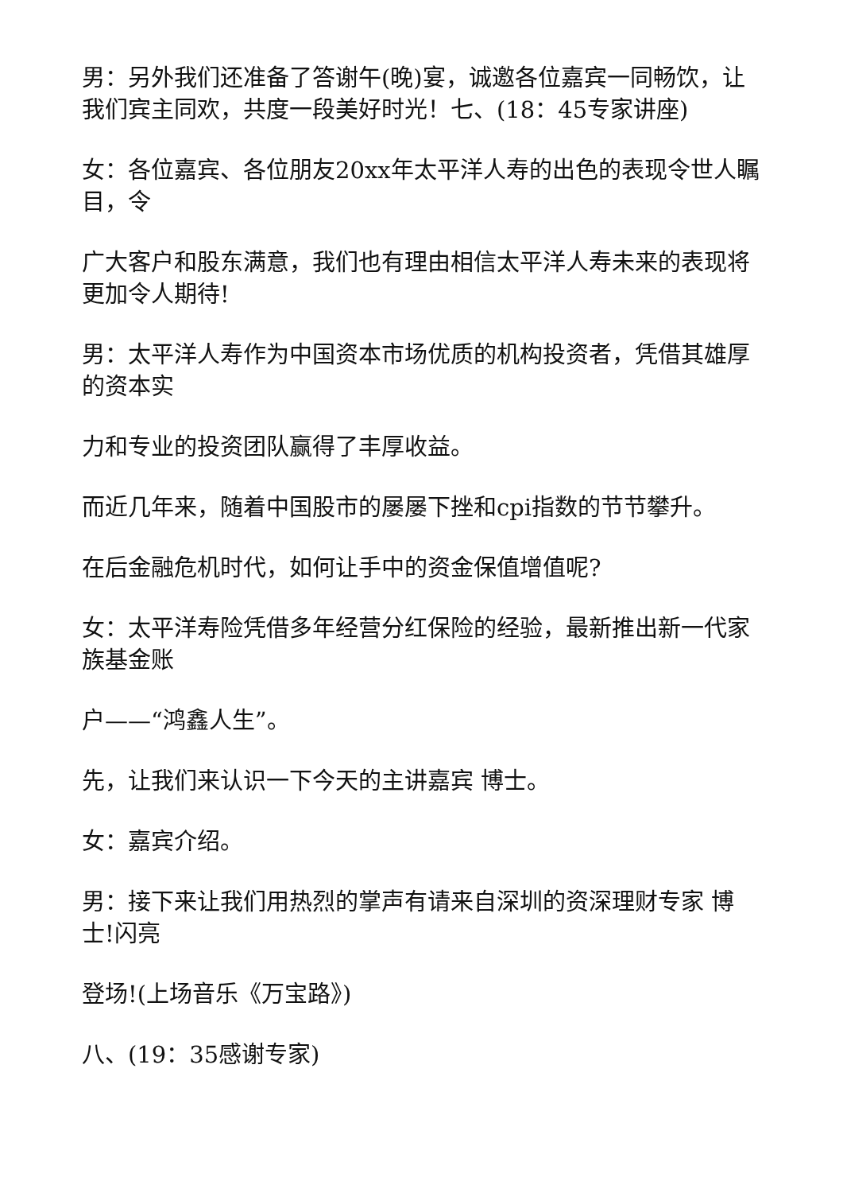男：另外我们还准备了答谢午(晚)宴，诚邀各位嘉宾一同畅饮，让我们宾主同欢，共度一段美好时光！七、(18：45专家讲座)
女：各位嘉宾、各位朋友20xx年太平洋人寿的出色的表现令世人瞩目，令
广大客户和股东满意，我们也有理由相信太平洋人寿未来的表现将更加令人期待!
男：太平洋人寿作为中国资本市场优质的机构投资者，凭借其雄厚的资本实
力和专业的投资团队赢得了丰厚收益。
而近几年来，随着中国股市的屡屡下挫和cpi指数的节节攀升。
在后金融危机时代，如何让手中的资金保值增值呢?
女：太平洋寿险凭借多年经营分红保险的经验，最新推出新一代家族基金账
户——“鸿鑫人生”。
先，让我们来认识一下今天的主讲嘉宾 博士。
女：嘉宾介绍。
男：接下来让我们用热烈的掌声有请来自深圳的资深理财专家 博士!闪亮
登场!(上场音乐《万宝路》)
八、(19：35感谢专家)